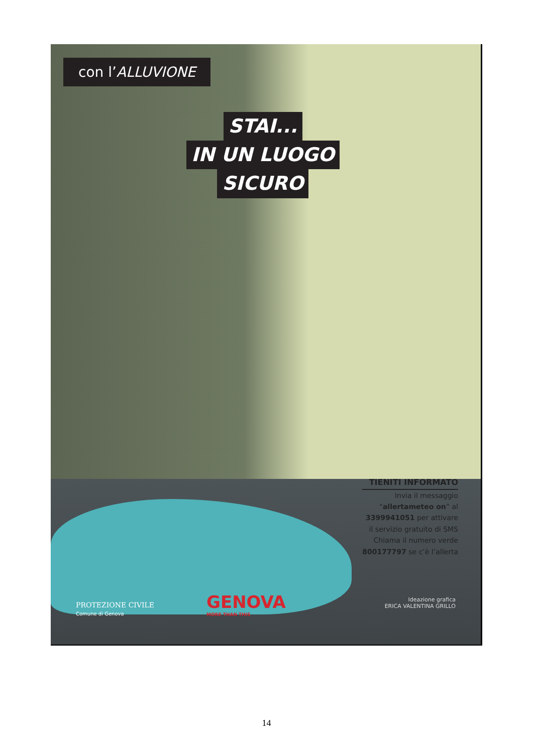con l’ALLUVIONE
STAI...
IN UN LUOGO
SICURO
TIENITI INFORMATO
Invia il messaggio
“allertameteo on” al
3399941051 per attivare
il servizio gratuito di SMS
Chiama il numero verde
800177797 se c’è l’allerta
PROTEZIONE CIVILE
Comune di Genova
GENOVA
MORE THAN THIS
Ideazione grafica
ERICA VALENTINA GRILLO
14